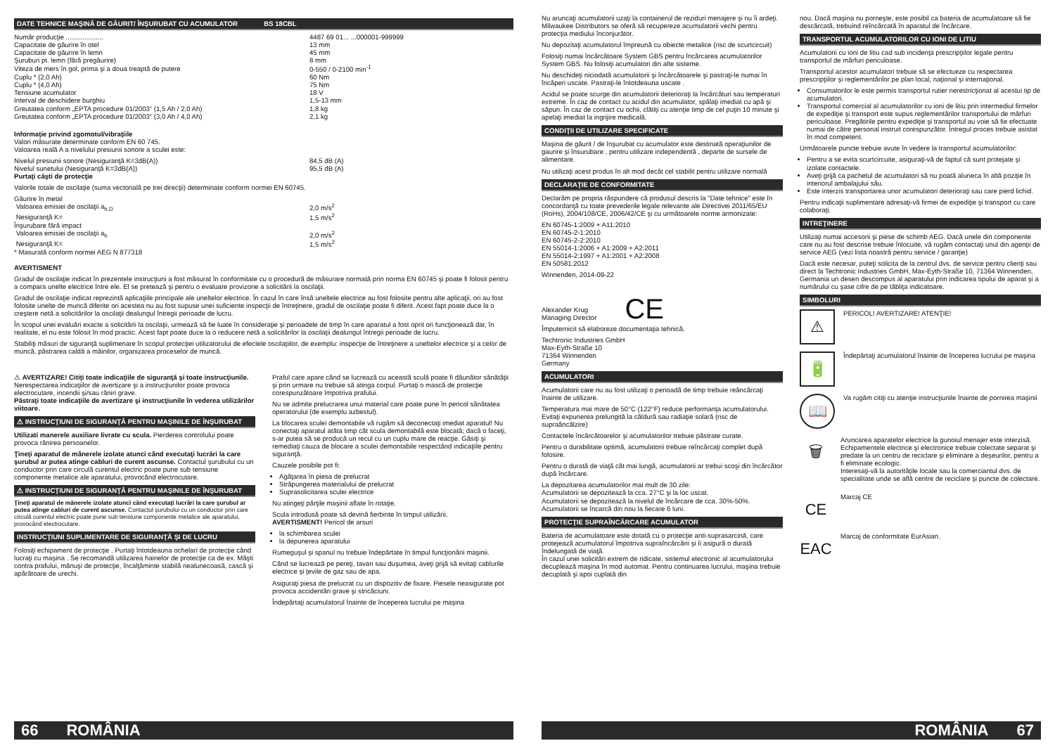DATE TEHNICE MAŞINĂ DE GĂURIT/ ÎNŞURUBAT CU ACUMULATOR BS 18CBL
| Număr producţie .................... | 4487 69 01... ...000001-999999 |
| Capacitate de găurire în otel | 13 mm |
| Capacitate de găurire în lemn | 45 mm |
| Şuruburi pt. lemn (fără pregăurire) | 8 mm |
| Viteza de mers în gol, prima şi a doua treaptă de putere | 0-550 / 0-2100 min<sup>-1</sup> |
| Cuplu * (2,0 Ah) | 60 Nm |
| Cuplu * (4,0 Ah) | 75 Nm |
| Tensiune acumulator | 18 V |
| Interval de deschidere burghiu | 1,5-13 mm |
| Greutatea conform „EPTA procedure 01/2003“ (1,5 Ah / 2,0 Ah) | 1,8 kg |
| Greutatea conform „EPTA procedure 01/2003“ (3,0 Ah / 4,0 Ah) | 2,1 kg |
Informaţie privind zgomotul/vibraţiile
Valori măsurate determinate conform EN 60 745.
Valoarea reală A a nivelului presiunii sonore a sculei este:
| Nivelul presiunii sonore (Nesiguranţă K=3dB(A)) | 84,5 dB (A) |
| Nivelul sunetului (Nesiguranţă K=3dB(A)) | 95,5 dB (A) |
Purtaţi căşti de protecţie
Valorile totale de oscilaţie (suma vectorială pe trei direcţii) determinate conform normei EN 60745.
| Găurire în metal | |
| Valoarea emisiei de oscilaţii a<sub>h,D</sub> | 2,0 m/s<sup>2</sup> |
| Nesiguranţă K= | 1,5 m/s<sup>2</sup> |
| Înşurubare fără impact | |
| Valoarea emisiei de oscilaţii a<sub>h</sub> | 2,0 m/s<sup>2</sup> |
| Nesiguranţă K= | 1,5 m/s<sup>2</sup> |
* Masurată conform normei AEG N 877318
AVERTISMENT
Gradul de oscilaţie indicat în prezentele instrucţiuni a fost măsurat în conformitate cu o procedură de măsurare normată prin norma EN 60745 şi poate fi folosit pentru a compara unelte electrice între ele. El se pretează şi pentru o evaluare provizorie a solicitării la oscilaţii.
Gradul de oscilaţie indicat reprezintă aplicaţiile principale ale uneltelor electrice. În cazul în care însă uneltele electrice au fost folosite pentru alte aplicaţii, ori au fost folosite unelte de muncă diferite ori acestea nu au fost supuse unei suficiente inspecţii de întreţinere, gradul de oscilaţie poate fi diferit. Acest fapt poate duce la o creştere netă a solicitărilor la oscilaţii dealungul întregii perioade de lucru.
În scopul unei evaluări exacte a solicitării la oscilaţii, urmează să fie luate în consideraţie şi perioadele de timp în care aparatul a fost oprit ori funcţionează dar, în realitate, el nu este folosit în mod practic. Acest fapt poate duce la o reducere netă a solicitărilor la oscilaţii dealungul întregii perioade de lucru.
Stabiliţi măsuri de siguranţă suplimenare în scopul protecţiei utilizatorului de efectele oscilaţiilor, de exemplu: inspecţie de întreţinere a uneltelor electrice şi a celor de muncă, păstrarea caldă a mâinilor, organizarea proceselor de muncă.
⚠ AVERTIZARE! Citiţi toate indicaţiile de siguranţă şi toate instrucţiunile. Nerespectarea indicaţiilor de avertizare şi a instrucţiunilor poate provoca electrocutare, incendii şi/sau răniri grave.
Păstraţi toate indicaţiile de avertizare şi instrucţiunile în vederea utilizărilor viitoare.
⚠ INSTRUCŢIUNI DE SIGURANŢĂ PENTRU MAŞINILE DE ÎNŞURUBAT
Utilizati manerele auxiliare livrate cu scula. Pierderea controlului poate provoca rănirea persoanelor.
Ţineţi aparatul de mânerele izolate atunci când executaţi lucrări la care şurubul ar putea atinge cabluri de curent ascunse. Contactul şurubului cu un conductor prin care circulă curentul electric poate pune sub tensiune componente metalice ale aparatului, provocând electrocutare.
⚠ INSTRUCŢIUNI DE SIGURANŢĂ PENTRU MAŞINILE DE ÎNŞURUBAT
Ţineţi aparatul de mânerele izolate atunci când executaţi lucrări la care şurubul ar putea atinge cabluri de curent ascunse. Contactul şurubului cu un conductor prin care circulă curentul electric poate pune sub tensiune componente metalice ale aparatului, provocând electrocutare.
INSTRUCŢIUNI SUPLIMENTARE DE SIGURANŢĂ ŞI DE LUCRU
Folosiţi echipament de protecţie . Purtaţi întotdeauna ochelari de protecţie când lucraţi cu maşina . Se recomandă utilizarea hainelor de protecţie ca de ex. Măşti contra prafului, mănuşi de protecţie, încalţăminte stabilă nealunecoasă, cască şi apărătoare de urechi.
Praful care apare când se lucrează cu această sculă poate fi dăunător sănătăţii şi prin urmare nu trebuie să atinga corpul. Purtaţi o mască de protecţie corespunzătoare împotriva prafului.
Nu se admite prelucrarea unui material care poate pune în pericol sănătatea operatorului (de exemplu azbestul).
La blocarea sculei demontabile vă rugăm să deconectaţi imediat aparatul! Nu conectaţi aparatul atâta timp cât scula demontabilă este blocată; dacă o faceţi, s-ar putea să se producă un recul cu un cuplu mare de reacţie. Găsiţi şi remediaţi cauza de blocare a sculei demontabile respectând indicaţiile pentru siguranţă.
Cauzele posibile pot fi:
Agăţarea în piesa de prelucrat
Străpungerea materialului de prelucrat
Suprasolicitarea sculei electrice
Nu atingeţi părţile maşinii aflate în rotaţie.
Scula introdusă poate să devină fierbinte în timpul utilizării.
AVERTISMENT! Pericol de arsuri
la schimbarea sculei
la depunerea aparatului
Rumeguşul şi spanul nu trebuie îndepărtate în timpul funcţionării maşinii.
Când se lucrează pe pereţi, tavan sau duşumea, aveţi grijă să evitaţi cablurile electrice şi ţevile de gaz sau de apa.
Asiguraţi piesa de prelucrat cu un dispozitiv de fixare. Piesele neasigurate pot provoca accidentări grave şi stricăciuni.
Îndepărtaţi acumulatorul înainte de începerea lucrului pe maşina
66 ROMÂNIA
Nu aruncaţi acumulatorii uzaţi la containerul de reziduri menajere şi nu îi ardeţi. Milwaukee Distributors se oferă să recupereze acumulatorii vechi pentru protecţia mediului înconjurător.
Nu depozitaţi acumulatorul împreună cu obiecte metalice (risc de scurtcircuit)
Folosiţi numai încărcătoare System GBS pentru încărcarea acumulatorilor System GBS. Nu folosiţi acumulatori din alte sisteme.
Nu deschideţi niciodată acumulatorii şi încărcătoarele şi pastraţi-le numai în încăperi uscate. Pastraţi-le întotdeauna uscate .
Acidul se poate scurge din acumulatorii deterioraţi la încărcături sau temperaturi extreme. În caz de contact cu acidul din acumulator, spălaţi imediat cu apă şi săpun. În caz de contact cu ochii, clătiţi cu atenţie timp de cel puţin 10 minute şi apelaţi imediat la ingrijire medicală.
CONDIŢII DE UTILIZARE SPECIFICATE
Maşina de găurit / de înşurubat cu acumulator este destinată operaţiunilor de gaurire şi însurubare , pentru utilizare independentă , departe de sursele de alimentare.
Nu utilizaţi acest produs în alt mod decât cel stabilit pentru utilizare normală
DECLARAŢIE DE CONFORMITATE
Declarăm pe propria răspundere că produsul descris la "Date tehnice" este în concordanţă cu toate prevederile legale relevante ale Directivei 2011/65/EU (RoHs), 2004/108/CE, 2006/42/CE şi cu următoarele norme armonizate:
EN 60745-1:2009 + A11:2010
EN 60745-2-1:2010
EN 60745-2-2:2010
EN 55014-1:2006 + A1:2009 + A2:2011
EN 55014-2:1997 + A1:2001 + A2:2008
EN 50581:2012
Winnenden, 2014-09-22
Alexander Krug
Managing Director
CE
Împuternicit să elaboreze documentaţia tehnică.
Techtronic Industries GmbH
Max-Eyth-Straße 10
71364 Winnenden
Germany
ACUMULATORI
Acumulatorii care nu au fost utilizaţi o perioadă de timp trebuie reâncărcaţi înainte de utilizare.
Temperatura mai mare de 50°C (122°F) reduce performanţa acumulatorului. Evitaţi expunerea prelungită la căldură sau radiaţie solară (risc de supraâncălzire)
Contactele încărcătoarelor şi acumulatorilor trebuie păstrate curate.
Pentru o durabilitate optimă, acumulatorii trebuie reîncărcaţi complet după folosire.
Pentru o durată de viaţă cât mai lungă, acumulatorii ar trebui scoşi din încărcător după încărcare.
La depozitarea acumulatorilor mai mult de 30 zile:
Acumulatorii se depozitează la cca. 27°C şi la loc uscat.
Acumulatorii se depozitează la nivelul de încărcare de cca. 30%-50%.
Acumulatorii se încarcă din nou la fiecare 6 luni.
PROTECŢIE SUPRAÎNCĂRCARE ACUMULATOR
Bateria de acumulatoare este dotată cu o protecţie anti-suprasarcină, care protejează acumulatorul împotriva supraîncărcării şi îi asigură o durată îndelungată de viaţă.
În cazul unei solicitări extrem de ridicate, sistemul electronic al acumulatorului decuplează maşina în mod automat. Pentru continuarea lucrului, maşina trebuie decuplată şi apoi cuplată din
nou. Dacă maşina nu porneşte, este posibil ca bateria de acumulatoare să fie descărcată, trebuind reîncărcată în aparatul de încărcare.
TRANSPORTUL ACUMULATORILOR CU IONI DE LITIU
Acumulatorii cu ioni de litiu cad sub incidenţa prescripţiilor legale pentru transportul de mărfuri periculoase.
Transportul acestor acumulatori trebuie să se efectueze cu respectarea prescripţiilor şi reglementărilor pe plan local, naţional şi internaţional.
Consumatorilor le este permis transportul rutier nerestricţionat al acestui tip de acumulatori.
Transportul comercial al acumulatorilor cu ioni de litiu prin intermediul firmelor de expediţie şi transport este supus reglementărilor transportului de mărfuri periculoase. Pregătirile pentru expediţie şi transportul au voie să fie efectuate numai de către personal instruit corespunzător. Întregul proces trebuie asistat în mod competent.
Următoarele puncte trebuie avute în vedere la transportul acumulatorilor:
Pentru a se evita scurtcircuite, asiguraţi-vă de faptul că sunt protejate şi izolate contactele.
Aveţi grijă ca pachetul de acumulatori să nu poată aluneca în altă poziţie în interiorul ambalajului său.
Este interzis transportarea unor acumulatori deterioraţi sau care pierd lichid.
Pentru indicaţii suplimentare adresaţi-vă firmei de expediţie şi transport cu care colaboraţi.
INTREŢINERE
Utilizaţi numai accesorii şi piese de schimb AEG. Dacă unele din componente care nu au fost descrise trebuie înlocuite, vă rugăm contactaţi unul din agenţii de service AEG (vezi lista noastră pentru service / garanţie)
Dacă este necesar, puteţi solicita de la centrul dvs. de service pentru clienţi sau direct la Techtronic Industries GmbH, Max-Eyth-Straße 10, 71364 Winnenden, Germania un desen descompus al aparatului prin indicarea tipului de aparat şi a numărului cu şase cifre de pe tăbliţa indicatoare.
SIMBOLURI
⚠
PERICOL! AVERTIZARE! ATENŢIE!
🔋
Îndepărtaţi acumulatorul înainte de începerea lucrului pe maşina
📖
Va rugăm citiţi cu atenţie instrucţiunile înainte de pornirea maşinii
🗑
Aruncarea aparatelor electrice la gunoiul menajer este interzisă.
Echipamentele electrice şi electronice trebuie colectate separat şi predate la un centru de reciclare şi eliminare a deşeurilor, pentru a fi eliminate ecologic.
Interesaţi-vă la autorităţile locale sau la comerciantul dvs. de specialitate unde se află centre de reciclare şi puncte de colectare.
CE
Marcaj CE
EAC
Marcaj de conformitate EurAsian.
ROMÂNIA 67